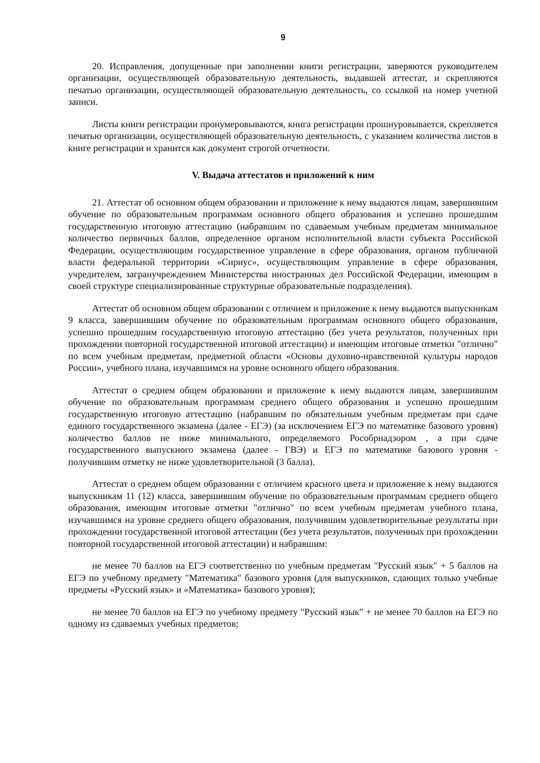9
20. Исправления, допущенные при заполнении книги регистрации, заверяются руководителем организации, осуществляющей образовательную деятельность, выдавшей аттестат, и скрепляются печатью организации, осуществляющей образовательную деятельность, со ссылкой на номер учетной записи.
Листы книги регистрации пронумеровываются, книга регистрации прошнуровывается, скрепляется печатью организации, осуществляющей образовательную деятельность, с указанием количества листов в книге регистрации и хранится как документ строгой отчетности.
V. Выдача аттестатов и приложений к ним
21. Аттестат об основном общем образовании и приложение к нему выдаются лицам, завершившим обучение по образовательным программам основного общего образования и успешно прошедшим государственную итоговую аттестацию (набравшим по сдаваемым учебным предметам минимальное количество первичных баллов, определенное органом исполнительной власти субъекта Российской Федерации, осуществляющим государственное управление в сфере образования, органом публичной власти федеральной территории «Сириус», осуществляющим управление в сфере образования, учредителем, загранучреждением Министерства иностранных дел Российской Федерации, имеющим в своей структуре специализированные структурные образовательные подразделения).
Аттестат об основном общем образовании с отличием и приложение к нему выдаются выпускникам 9 класса, завершившим обучение по образовательным программам основного общего образования, успешно прошедшим государственную итоговую аттестацию (без учета результатов, полученных при прохождении повторной государственной итоговой аттестации) и имеющим итоговые отметки "отлично" по всем учебным предметам, предметной области «Основы духовно-нравственной культуры народов России», учебного плана, изучавшимся на уровне основного общего образования.
Аттестат о среднем общем образовании и приложение к нему выдаются лицам, завершившим обучение по образовательным программам среднего общего образования и успешно прошедшим государственную итоговую аттестацию (набравшим по обязательным учебным предметам при сдаче единого государственного экзамена (далее - ЕГЭ) (за исключением ЕГЭ по математике базового уровня) количество баллов не ниже минимального, определяемого Рособрнадзором , а при сдаче государственного выпускного экзамена (далее - ГВЭ) и ЕГЭ по математике базового уровня - получившим отметку не ниже удовлетворительной (3 балла).
Аттестат о среднем общем образовании с отличием красного цвета и приложение к нему выдаются выпускникам 11 (12) класса, завершившим обучение по образовательным программам среднего общего образования, имеющим итоговые отметки "отлично" по всем учебным предметам учебного плана, изучавшимся на уровне среднего общего образования, получившим удовлетворительные результаты при прохождении государственной итоговой аттестации (без учета результатов, полученных при прохождении повторной государственной итоговой аттестации) и набравшим:
не менее 70 баллов на ЕГЭ соответственно по учебным предметам "Русский язык" + 5 баллов на ЕГЭ по учебному предмету "Математика" базового уровня (для выпускников, сдающих только учебные предметы «Русский язык» и «Математика» базового уровня);
не менее 70 баллов на ЕГЭ по учебному предмету "Русский язык" + не менее 70 баллов на ЕГЭ по одному из сдаваемых учебных предметов;